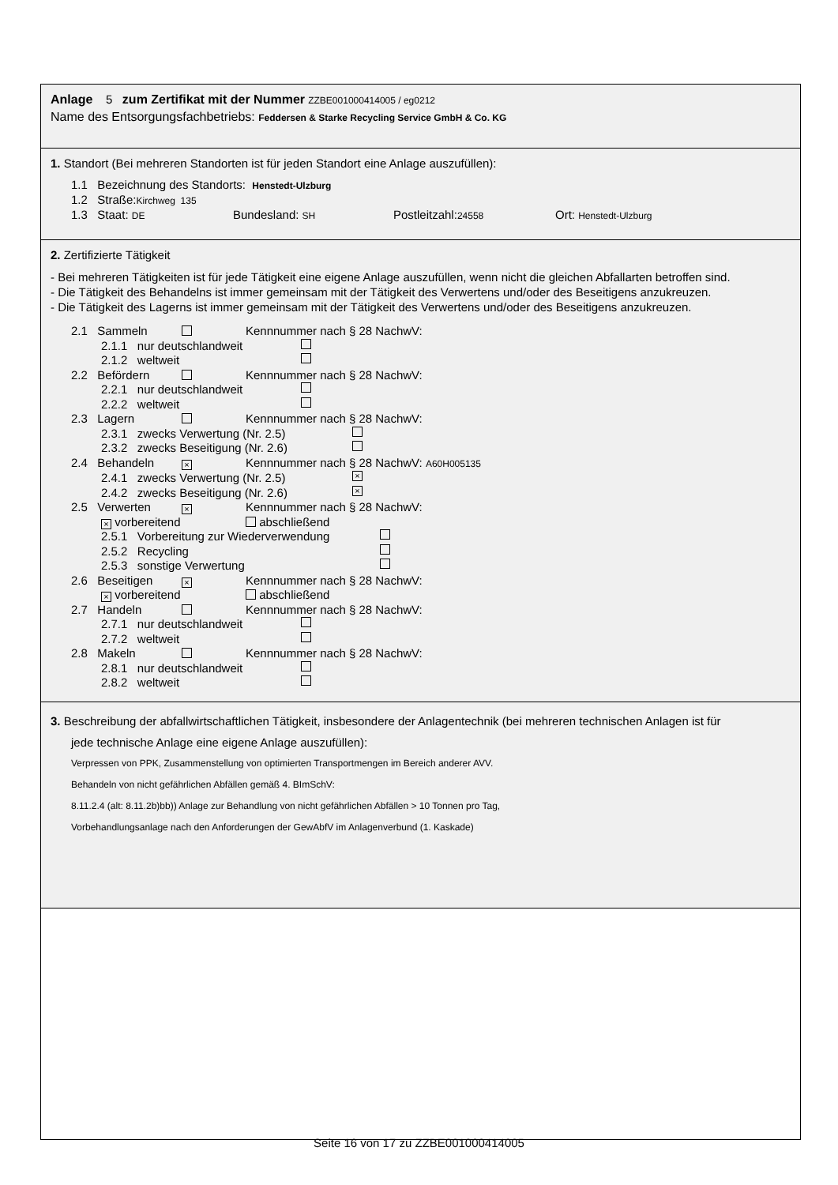Anlage 5 zum Zertifikat mit der Nummer ZZBE001000414005 / eg0212
Name des Entsorgungsfachbetriebs: Feddersen & Starke Recycling Service GmbH & Co. KG
1. Standort (Bei mehreren Standorten ist für jeden Standort eine Anlage auszufüllen):
1.1 Bezeichnung des Standorts: Henstedt-Ulzburg
1.2 Straße:Kirchweg 135
1.3 Staat: DE Bundesland: SH Postleitzahl:24558 Ort: Henstedt-Ulzburg
2. Zertifizierte Tätigkeit
- Bei mehreren Tätigkeiten ist für jede Tätigkeit eine eigene Anlage auszufüllen, wenn nicht die gleichen Abfallarten betroffen sind.
- Die Tätigkeit des Behandelns ist immer gemeinsam mit der Tätigkeit des Verwertens und/oder des Beseitigens anzukreuzen.
- Die Tätigkeit des Lagerns ist immer gemeinsam mit der Tätigkeit des Verwertens und/oder des Beseitigens anzukreuzen.
2.1 Sammeln Kennnummer nach § 28 NachwV:
2.1.1 nur deutschlandweit
2.1.2 weltweit
2.2 Befördern Kennnummer nach § 28 NachwV:
2.2.1 nur deutschlandweit
2.2.2 weltweit
2.3 Lagern Kennnummer nach § 28 NachwV:
2.3.1 zwecks Verwertung (Nr. 2.5)
2.3.2 zwecks Beseitigung (Nr. 2.6)
2.4 Behandeln × Kennnummer nach § 28 NachwV: A60H005135
2.4.1 zwecks Verwertung (Nr. 2.5) ×
2.4.2 zwecks Beseitigung (Nr. 2.6) ×
2.5 Verwerten × Kennnummer nach § 28 NachwV:
× vorbereitend abschließend
2.5.1 Vorbereitung zur Wiederverwendung
2.5.2 Recycling
2.5.3 sonstige Verwertung
2.6 Beseitigen × Kennnummer nach § 28 NachwV:
× vorbereitend abschließend
2.7 Handeln Kennnummer nach § 28 NachwV:
2.7.1 nur deutschlandweit
2.7.2 weltweit
2.8 Makeln Kennnummer nach § 28 NachwV:
2.8.1 nur deutschlandweit
2.8.2 weltweit
3. Beschreibung der abfallwirtschaftlichen Tätigkeit, insbesondere der Anlagentechnik (bei mehreren technischen Anlagen ist für
jede technische Anlage eine eigene Anlage auszufüllen):
Verpressen von PPK, Zusammenstellung von optimierten Transportmengen im Bereich anderer AVV.
Behandeln von nicht gefährlichen Abfällen gemäß 4. BImSchV:
8.11.2.4 (alt: 8.11.2b)bb)) Anlage zur Behandlung von nicht gefährlichen Abfällen > 10 Tonnen pro Tag,
Vorbehandlungsanlage nach den Anforderungen der GewAbfV im Anlagenverbund (1. Kaskade)
Seite 16 von 17 zu ZZBE001000414005